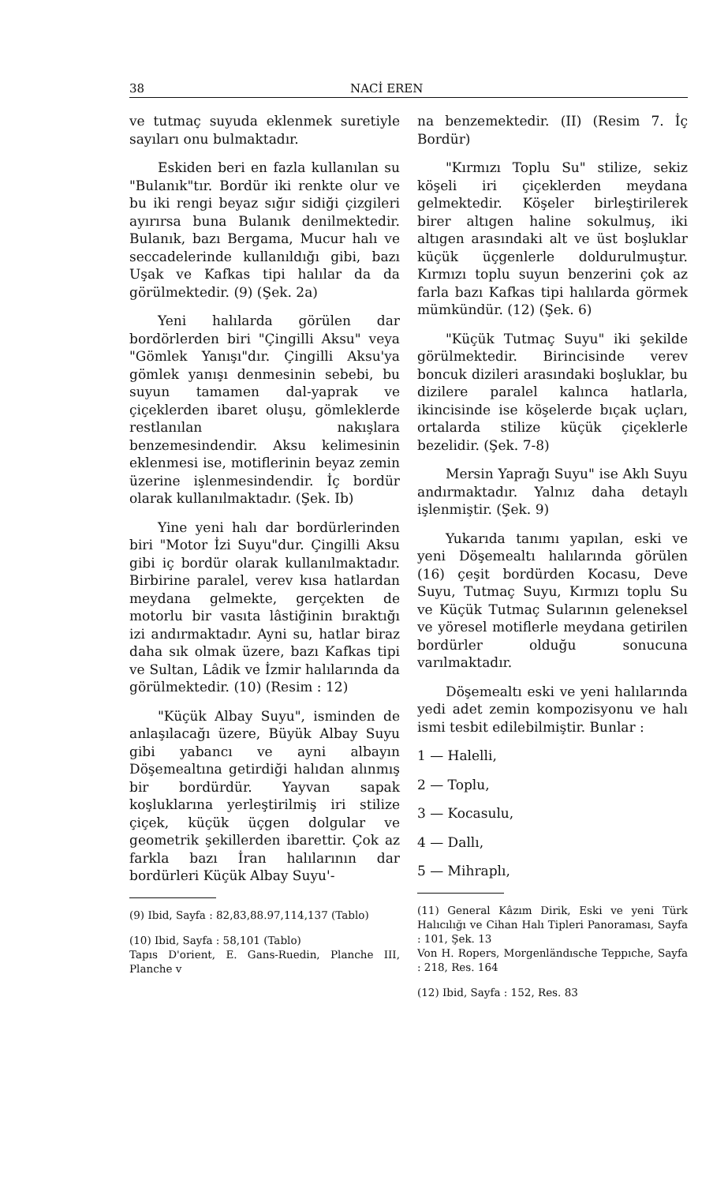38 NACİ EREN
ve tutmaç suyuda eklenmek suretiyle sayıları onu bulmaktadır.
Eskiden beri en fazla kullanılan su "Bulanık"tır. Bordür iki renkte olur ve bu iki rengi beyaz sığır sidiği çizgileri ayırırsa buna Bulanık denilmektedir. Bulanık, bazı Bergama, Mucur halı ve seccadelerinde kullanıldığı gibi, bazı Uşak ve Kafkas tipi halılar da da görülmektedir. (9) (Şek. 2a)
Yeni halılarda görülen dar bordörlerden biri "Çingilli Aksu" veya "Gömlek Yanışı"dır. Çingilli Aksu'ya gömlek yanışı denmesinin sebebi, bu suyun tamamen dal-yaprak ve çiçeklerden ibaret oluşu, gömleklerde restlanılan nakışlara benzemesindendir. Aksu kelimesinin eklenmesi ise, motiflerinin beyaz zemin üzerine işlenmesindendir. İç bordür olarak kullanılmaktadır. (Şek. Ib)
Yine yeni halı dar bordürlerinden biri "Motor İzi Suyu"dur. Çingilli Aksu gibi iç bordür olarak kullanılmaktadır. Birbirine paralel, verev kısa hatlardan meydana gelmekte, gerçekten de motorlu bir vasıta lâstiğinin bıraktığı izi andırmaktadır. Ayni su, hatlar biraz daha sık olmak üzere, bazı Kafkas tipi ve Sultan, Lâdik ve İzmir halılarında da görülmektedir. (10) (Resim : 12)
"Küçük Albay Suyu", isminden de anlaşılacağı üzere, Büyük Albay Suyu gibi yabancı ve ayni albayın Döşemealtına getirdiği halıdan alınmış bir bordürdür. Yayvan sapak koşluklarına yerleştirilmiş iri stilize çiçek, küçük üçgen dolgular ve geometrik şekillerden ibarettir. Çok az farkla bazı İran halılarının dar bordürleri Küçük Albay Suyu'-
(9) Ibid, Sayfa : 82,83,88.97,114,137 (Tablo)
(10) Ibid, Sayfa : 58,101 (Tablo)
Tapıs D'orient, E. Gans-Ruedin, Planche III, Planche v
na benzemektedir. (II) (Resim 7. İç Bordür)
"Kırmızı Toplu Su" stilize, sekiz köşeli iri çiçeklerden meydana gelmektedir. Köşeler birleştirilerek birer altıgen haline sokulmuş, iki altıgen arasındaki alt ve üst boşluklar küçük üçgenlerle doldurulmuştur. Kırmızı toplu suyun benzerini çok az farla bazı Kafkas tipi halılarda görmek mümkündür. (12) (Şek. 6)
"Küçük Tutmaç Suyu" iki şekilde görülmektedir. Birincisinde verev boncuk dizileri arasındaki boşluklar, bu dizilere paralel kalınca hatlarla, ikincisinde ise köşelerde bıçak uçları, ortalarda stilize küçük çiçeklerle bezelidir. (Şek. 7-8)
Mersin Yaprağı Suyu" ise Aklı Suyu andırmaktadır. Yalnız daha detaylı işlenmiştir. (Şek. 9)
Yukarıda tanımı yapılan, eski ve yeni Döşemealtı halılarında görülen (16) çeşit bordürden Kocasu, Deve Suyu, Tutmaç Suyu, Kırmızı toplu Su ve Küçük Tutmaç Sularının geleneksel ve yöresel motiflerle meydana getirilen bordürler olduğu sonucuna varılmaktadır.
Döşemealtı eski ve yeni halılarında yedi adet zemin kompozisyonu ve halı ismi tesbit edilebilmiştir. Bunlar :
1 — Halelli,
2 — Toplu,
3 — Kocasulu,
4 — Dallı,
5 — Mihraplı,
(11) General Kâzım Dirik, Eski ve yeni Türk Halıcılığı ve Cihan Halı Tipleri Panoraması, Sayfa : 101, Şek. 13
Von H. Ropers, Morgenländısche Teppıche, Sayfa : 218, Res. 164
(12) Ibid, Sayfa : 152, Res. 83